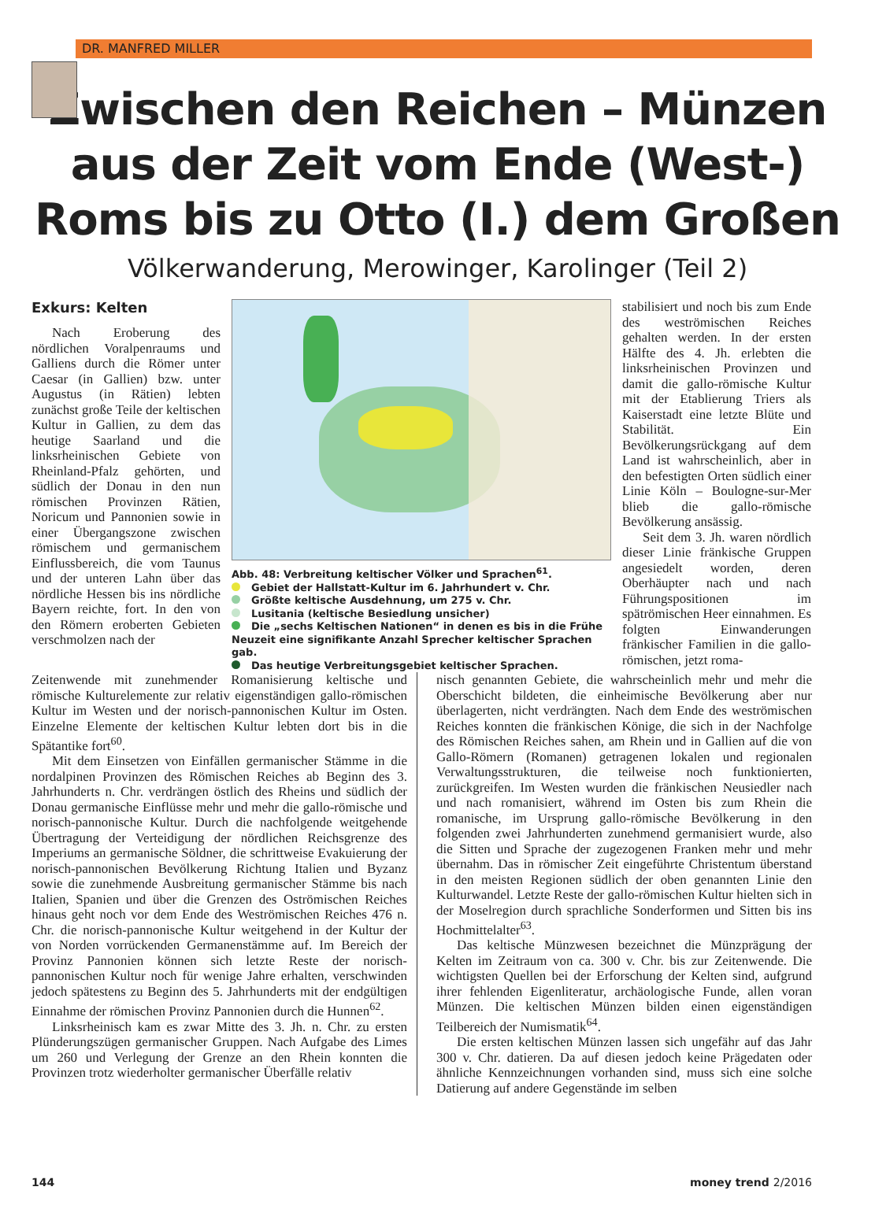DR. MANFRED MILLER
Zwischen den Reichen – Münzen aus der Zeit vom Ende (West-) Roms bis zu Otto (I.) dem Großen
Völkerwanderung, Merowinger, Karolinger (Teil 2)
Exkurs: Kelten
Nach Eroberung des nördlichen Voralpenraums und Galliens durch die Römer unter Caesar (in Gallien) bzw. unter Augustus (in Rätien) lebten zunächst große Teile der keltischen Kultur in Gallien, zu dem das heutige Saarland und die linksrheinischen Gebiete von Rheinland-Pfalz gehörten, und südlich der Donau in den nun römischen Provinzen Rätien, Noricum und Pannonien sowie in einer Übergangszone zwischen römischem und germanischem Einflussbereich, die vom Taunus und der unteren Lahn über das nördliche Hessen bis ins nördliche Bayern reichte, fort. In den von den Römern eroberten Gebieten verschmolzen nach der
Abb. 48: Verbreitung keltischer Völker und Sprachen<sup>61</sup>.
Gebiet der Hallstatt-Kultur im 6. Jahrhundert v. Chr.
Größte keltische Ausdehnung, um 275 v. Chr.
Lusitania (keltische Besiedlung unsicher)
Die „sechs Keltischen Nationen“ in denen es bis in die Frühe Neuzeit eine signifikante Anzahl Sprecher keltischer Sprachen gab.
Das heutige Verbreitungsgebiet keltischer Sprachen.
stabilisiert und noch bis zum Ende des weströmischen Reiches gehalten werden. In der ersten Hälfte des 4. Jh. erlebten die linksrheinischen Provinzen und damit die gallo-römische Kultur mit der Etablierung Triers als Kaiserstadt eine letzte Blüte und Stabilität. Ein Bevölkerungsrückgang auf dem Land ist wahrscheinlich, aber in den befestigten Orten südlich einer Linie Köln – Boulogne-sur-Mer blieb die gallo-römische Bevölkerung ansässig.
Seit dem 3. Jh. waren nördlich dieser Linie fränkische Gruppen angesiedelt worden, deren Oberhäupter nach und nach Führungspositionen im spätrömischen Heer einnahmen. Es folgten Einwanderungen fränkischer Familien in die gallo-römischen, jetzt roma-
Zeitenwende mit zunehmender Romanisierung keltische und römische Kulturelemente zur relativ eigenständigen gallo-römischen Kultur im Westen und der norisch-pannonischen Kultur im Osten. Einzelne Elemente der keltischen Kultur lebten dort bis in die Spätantike fort<sup>60</sup>.
Mit dem Einsetzen von Einfällen germanischer Stämme in die nordalpinen Provinzen des Römischen Reiches ab Beginn des 3. Jahrhunderts n. Chr. verdrängen östlich des Rheins und südlich der Donau germanische Einflüsse mehr und mehr die gallo-römische und norisch-pannonische Kultur. Durch die nachfolgende weitgehende Übertragung der Verteidigung der nördlichen Reichsgrenze des Imperiums an germanische Söldner, die schrittweise Evakuierung der norisch-pannonischen Bevölkerung Richtung Italien und Byzanz sowie die zunehmende Ausbreitung germanischer Stämme bis nach Italien, Spanien und über die Grenzen des Oströmischen Reiches hinaus geht noch vor dem Ende des Weströmischen Reiches 476 n. Chr. die norisch-pannonische Kultur weitgehend in der Kultur der von Norden vorrückenden Germanenstämme auf. Im Bereich der Provinz Pannonien können sich letzte Reste der norisch-pannonischen Kultur noch für wenige Jahre erhalten, verschwinden jedoch spätestens zu Beginn des 5. Jahrhunderts mit der endgültigen Einnahme der römischen Provinz Pannonien durch die Hunnen<sup>62</sup>.
Linksrheinisch kam es zwar Mitte des 3. Jh. n. Chr. zu ersten Plünderungszügen germanischer Gruppen. Nach Aufgabe des Limes um 260 und Verlegung der Grenze an den Rhein konnten die Provinzen trotz wiederholter germanischer Überfälle relativ
nisch genannten Gebiete, die wahrscheinlich mehr und mehr die Oberschicht bildeten, die einheimische Bevölkerung aber nur überlagerten, nicht verdrängten. Nach dem Ende des weströmischen Reiches konnten die fränkischen Könige, die sich in der Nachfolge des Römischen Reiches sahen, am Rhein und in Gallien auf die von Gallo-Römern (Romanen) getragenen lokalen und regionalen Verwaltungsstrukturen, die teilweise noch funktionierten, zurückgreifen. Im Westen wurden die fränkischen Neusiedler nach und nach romanisiert, während im Osten bis zum Rhein die romanische, im Ursprung gallo-römische Bevölkerung in den folgenden zwei Jahrhunderten zunehmend germanisiert wurde, also die Sitten und Sprache der zugezogenen Franken mehr und mehr übernahm. Das in römischer Zeit eingeführte Christentum überstand in den meisten Regionen südlich der oben genannten Linie den Kulturwandel. Letzte Reste der gallo-römischen Kultur hielten sich in der Moselregion durch sprachliche Sonderformen und Sitten bis ins Hochmittelalter<sup>63</sup>.
Das keltische Münzwesen bezeichnet die Münzprägung der Kelten im Zeitraum von ca. 300 v. Chr. bis zur Zeitenwende. Die wichtigsten Quellen bei der Erforschung der Kelten sind, aufgrund ihrer fehlenden Eigenliteratur, archäologische Funde, allen voran Münzen. Die keltischen Münzen bilden einen eigenständigen Teilbereich der Numismatik<sup>64</sup>.
Die ersten keltischen Münzen lassen sich ungefähr auf das Jahr 300 v. Chr. datieren. Da auf diesen jedoch keine Prägedaten oder ähnliche Kennzeichnungen vorhanden sind, muss sich eine solche Datierung auf andere Gegenstände im selben
144 money trend 2/2016